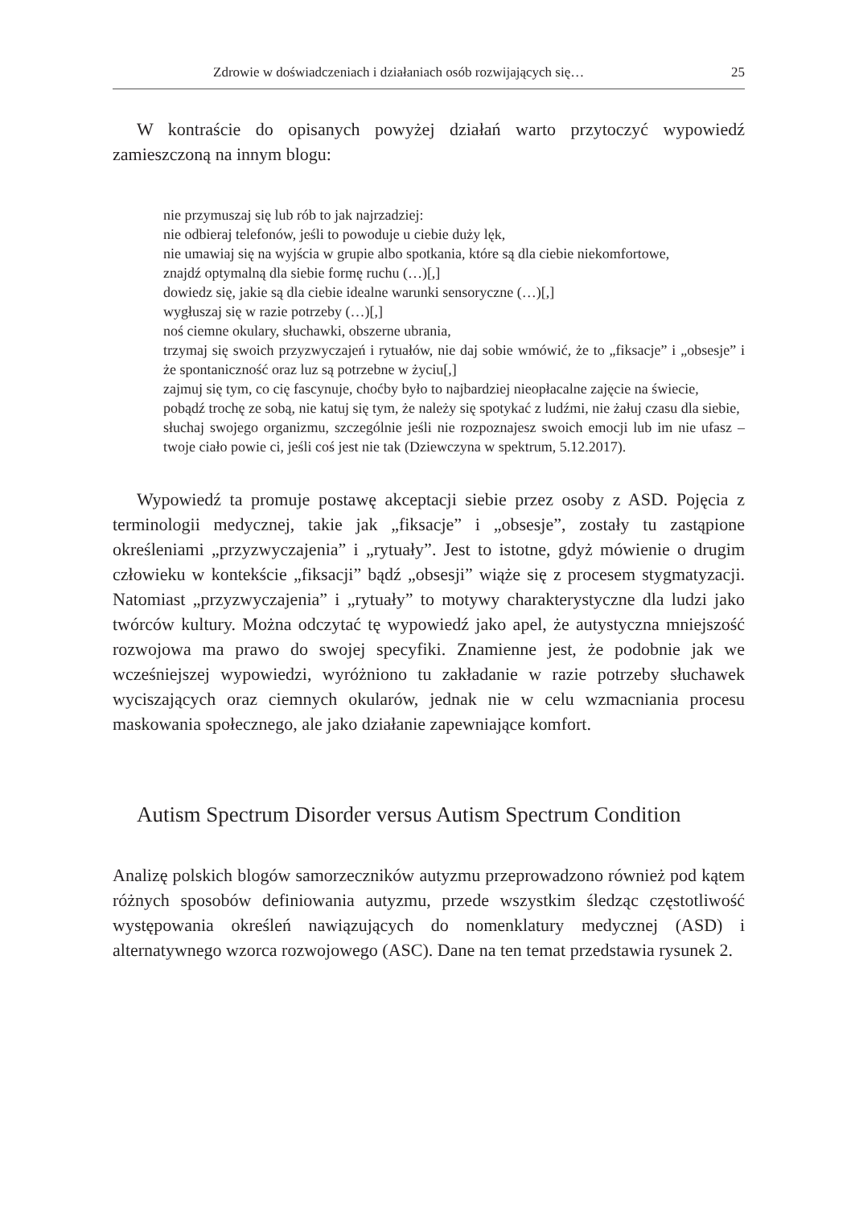Zdrowie w doświadczeniach i działaniach osób rozwijających się… 25
W kontraście do opisanych powyżej działań warto przytoczyć wypowiedź zamieszczoną na innym blogu:
nie przymuszaj się lub rób to jak najrzadziej:
nie odbieraj telefonów, jeśli to powoduje u ciebie duży lęk,
nie umawiaj się na wyjścia w grupie albo spotkania, które są dla ciebie niekomfortowe,
znajdź optymalną dla siebie formę ruchu (…)[,]
dowiedz się, jakie są dla ciebie idealne warunki sensoryczne (…)[,]
wygłuszaj się w razie potrzeby (…)[,]
noś ciemne okulary, słuchawki, obszerne ubrania,
trzymaj się swoich przyzwyczajeń i rytuałów, nie daj sobie wmówić, że to „fiksacje” i „obsesje” i że spontaniczność oraz luz są potrzebne w życiu[,]
zajmuj się tym, co cię fascynuje, choćby było to najbardziej nieopłacalne zajęcie na świecie,
pobądź trochę ze sobą, nie katuj się tym, że należy się spotykać z ludźmi, nie żałuj czasu dla siebie,
słuchaj swojego organizmu, szczególnie jeśli nie rozpoznajesz swoich emocji lub im nie ufasz – twoje ciało powie ci, jeśli coś jest nie tak (Dziewczyna w spektrum, 5.12.2017).
Wypowiedź ta promuje postawę akceptacji siebie przez osoby z ASD. Pojęcia z terminologii medycznej, takie jak „fiksacje” i „obsesje”, zostały tu zastąpione określeniami „przyzwyczajenia” i „rytuały”. Jest to istotne, gdyż mówienie o drugim człowieku w kontekście „fiksacji” bądź „obsesji” wiąże się z procesem stygmatyzacji. Natomiast „przyzwyczajenia” i „rytuały” to motywy charakterystyczne dla ludzi jako twórców kultury. Można odczytać tę wypowiedź jako apel, że autystyczna mniejszość rozwojowa ma prawo do swojej specyfiki. Znamienne jest, że podobnie jak we wcześniejszej wypowiedzi, wyróżniono tu zakładanie w razie potrzeby słuchawek wyciszających oraz ciemnych okularów, jednak nie w celu wzmacniania procesu maskowania społecznego, ale jako działanie zapewniające komfort.
Autism Spectrum Disorder versus Autism Spectrum Condition
Analizę polskich blogów samorzeczników autyzmu przeprowadzono również pod kątem różnych sposobów definiowania autyzmu, przede wszystkim śledząc częstotliwość występowania określeń nawiązujących do nomenklatury medycznej (ASD) i alternatywnego wzorca rozwojowego (ASC). Dane na ten temat przedstawia rysunek 2.